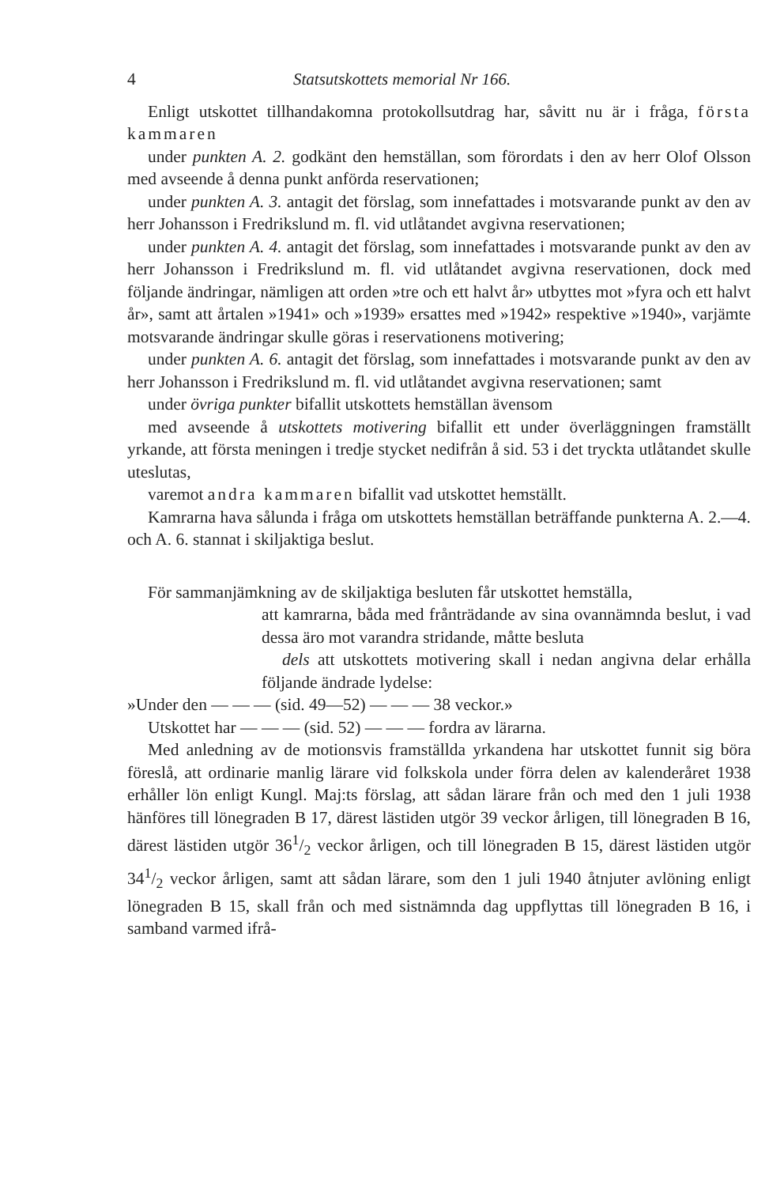4 Statsutskottets memorial Nr 166.
Enligt utskottet tillhandakomna protokollsutdrag har, såvitt nu är i fråga, första kammaren
under punkten A. 2. godkänt den hemställan, som förordats i den av herr Olof Olsson med avseende å denna punkt anförda reservationen;
under punkten A. 3. antagit det förslag, som innefattades i motsvarande punkt av den av herr Johansson i Fredrikslund m. fl. vid utlåtandet avgivna reservationen;
under punkten A. 4. antagit det förslag, som innefattades i motsvarande punkt av den av herr Johansson i Fredrikslund m. fl. vid utlåtandet avgivna reservationen, dock med följande ändringar, nämligen att orden »tre och ett halvt år» utbyttes mot »fyra och ett halvt år», samt att årtalen »1941» och »1939» ersattes med »1942» respektive »1940», varjämte motsvarande ändringar skulle göras i reservationens motivering;
under punkten A. 6. antagit det förslag, som innefattades i motsvarande punkt av den av herr Johansson i Fredrikslund m. fl. vid utlåtandet avgivna reservationen; samt
under övriga punkter bifallit utskottets hemställan ävensom
med avseende å utskottets motivering bifallit ett under överläggningen framställt yrkande, att första meningen i tredje stycket nedifrån å sid. 53 i det tryckta utlåtandet skulle uteslutas,
varemot andra kammaren bifallit vad utskottet hemställt.
Kamrarna hava sålunda i fråga om utskottets hemställan beträffande punkterna A. 2.—4. och A. 6. stannat i skiljaktiga beslut.
För sammanjämkning av de skiljaktiga besluten får utskottet hemställa,
att kamrarna, båda med frånträdande av sina ovannämnda beslut, i vad dessa äro mot varandra stridande, måtte besluta
dels att utskottets motivering skall i nedan angivna delar erhålla följande ändrade lydelse:
»Under den — — — (sid. 49—52) — — — 38 veckor.»
Utskottet har — — — (sid. 52) — — — fordra av lärarna.
Med anledning av de motionsvis framställda yrkandena har utskottet funnit sig böra föreslå, att ordinarie manlig lärare vid folkskola under förra delen av kalenderåret 1938 erhåller lön enligt Kungl. Maj:ts förslag, att sådan lärare från och med den 1 juli 1938 hänföres till lönegraden B 17, därest lästiden utgör 39 veckor årligen, till lönegraden B 16, därest lästiden utgör 361/2 veckor årligen, och till lönegraden B 15, därest lästiden utgör 341/2 veckor årligen, samt att sådan lärare, som den 1 juli 1940 åtnjuter avlöning enligt lönegraden B 15, skall från och med sistnämnda dag uppflyttas till lönegraden B 16, i samband varmed ifrå-